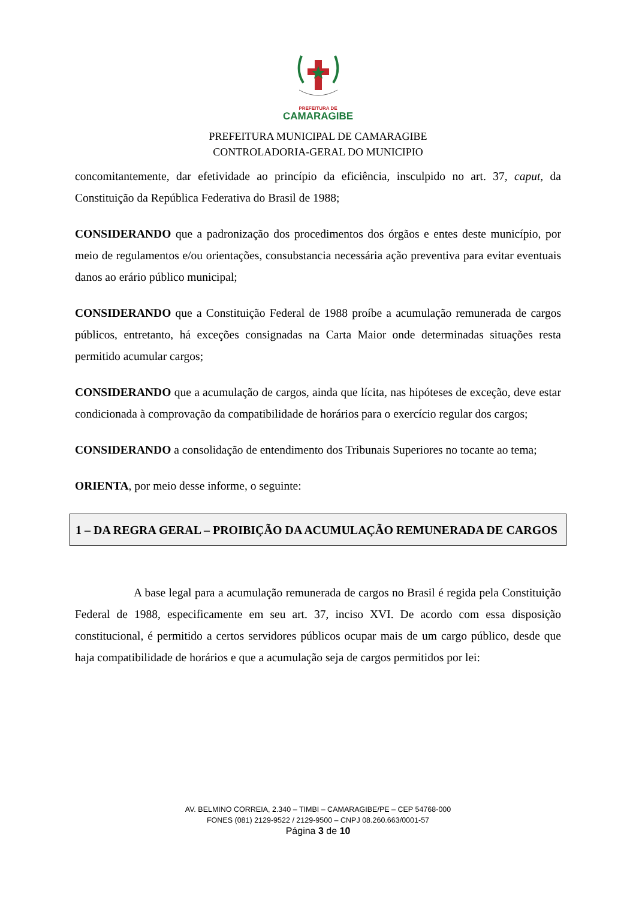PREFEITURA DE
CAMARAGIBE
PREFEITURA MUNICIPAL DE CAMARAGIBE
CONTROLADORIA-GERAL DO MUNICIPIO
concomitantemente, dar efetividade ao princípio da eficiência, insculpido no art. 37, caput, da Constituição da República Federativa do Brasil de 1988;
CONSIDERANDO que a padronização dos procedimentos dos órgãos e entes deste município, por meio de regulamentos e/ou orientações, consubstancia necessária ação preventiva para evitar eventuais danos ao erário público municipal;
CONSIDERANDO que a Constituição Federal de 1988 proíbe a acumulação remunerada de cargos públicos, entretanto, há exceções consignadas na Carta Maior onde determinadas situações resta permitido acumular cargos;
CONSIDERANDO que a acumulação de cargos, ainda que lícita, nas hipóteses de exceção, deve estar condicionada à comprovação da compatibilidade de horários para o exercício regular dos cargos;
CONSIDERANDO a consolidação de entendimento dos Tribunais Superiores no tocante ao tema;
ORIENTA, por meio desse informe, o seguinte:
1 – DA REGRA GERAL – PROIBIÇÃO DA ACUMULAÇÃO REMUNERADA DE CARGOS
A base legal para a acumulação remunerada de cargos no Brasil é regida pela Constituição Federal de 1988, especificamente em seu art. 37, inciso XVI. De acordo com essa disposição constitucional, é permitido a certos servidores públicos ocupar mais de um cargo público, desde que haja compatibilidade de horários e que a acumulação seja de cargos permitidos por lei:
AV. BELMINO CORREIA, 2.340 – TIMBI – CAMARAGIBE/PE – CEP 54768-000
FONES (081) 2129-9522 / 2129-9500 – CNPJ 08.260.663/0001-57
Página 3 de 10